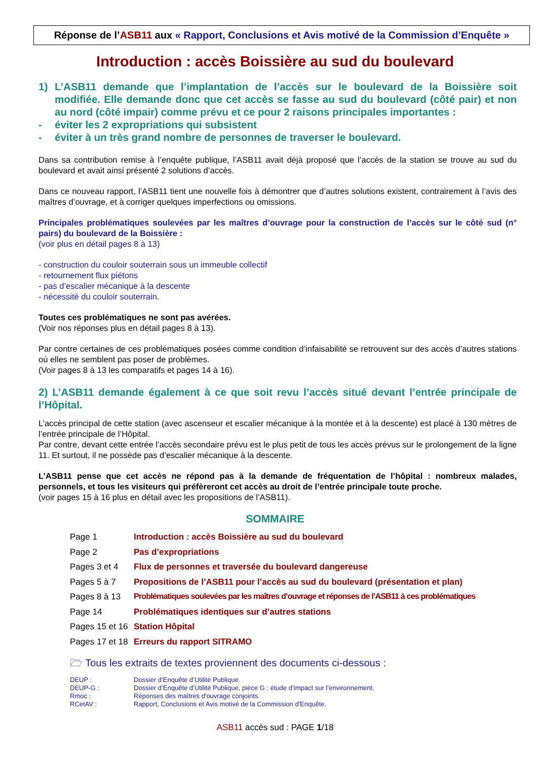Réponse de l’ASB11 aux « Rapport, Conclusions et Avis motivé de la Commission d’Enquête »
Introduction : accès Boissière au sud du boulevard
1) L’ASB11 demande que l’implantation de l’accès sur le boulevard de la Boissière soit modifiée. Elle demande donc que cet accès se fasse au sud du boulevard (côté pair) et non au nord (côté impair) comme prévu et ce pour 2 raisons principales importantes :
- éviter les 2 expropriations qui subsistent
- éviter à un très grand nombre de personnes de traverser le boulevard.
Dans sa contribution remise à l’enquête publique, l’ASB11 avait déjà proposé que l’accès de la station se trouve au sud du boulevard et avait ainsi présenté 2 solutions d’accès.
Dans ce nouveau rapport, l’ASB11 tient une nouvelle fois à démontrer que d’autres solutions existent, contrairement à l’avis des maîtres d’ouvrage, et à corriger quelques imperfections ou omissions.
Principales problématiques soulevées par les maîtres d’ouvrage pour la construction de l’accès sur le côté sud (n° pairs) du boulevard de la Boissière :
(voir plus en détail pages 8 à 13)
- construction du couloir souterrain sous un immeuble collectif
- retournement flux piétons
- pas d’escalier mécanique à la descente
- nécessité du couloir souterrain.
Toutes ces problématiques ne sont pas avérées.
(Voir nos réponses plus en détail pages 8 à 13).
Par contre certaines de ces problématiques posées comme condition d’infaisabilité se retrouvent sur des accès d’autres stations où elles ne semblent pas poser de problèmes.
(Voir pages 8 à 13 les comparatifs et pages 14 à 16).
2) L’ASB11 demande également à ce que soit revu l’accès situé devant l’entrée principale de l’Hôpital.
L’accès principal de cette station (avec ascenseur et escalier mécanique à la montée et à la descente) est placé à 130 mètres de l’entrée principale de l’Hôpital.
Par contre, devant cette entrée l’accès secondaire prévu est le plus petit de tous les accès prévus sur le prolongement de la ligne 11. Et surtout, il ne possède pas d’escalier mécanique à la descente.
L’ASB11 pense que cet accès ne répond pas à la demande de fréquentation de l’hôpital : nombreux malades, personnels, et tous les visiteurs qui préfèreront cet accès au droit de l’entrée principale toute proche.
(voir pages 15 à 16 plus en détail avec les propositions de l’ASB11).
SOMMAIRE
Page 1 Introduction : accès Boissière au sud du boulevard
Page 2 Pas d’expropriations
Pages 3 et 4 Flux de personnes et traversée du boulevard dangereuse
Pages 5 à 7 Propositions de l’ASB11 pour l’accès au sud du boulevard (présentation et plan)
Pages 8 à 13 Problématiques soulevées par les maîtres d’ouvrage et réponses de l’ASB11 à ces problématiques
Page 14 Problématiques identiques sur d’autres stations
Pages 15 et 16 Station Hôpital
Pages 17 et 18 Erreurs du rapport SITRAMO
🗁 Tous les extraits de textes proviennent des documents ci-dessous :
DEUP : Dossier d’Enquête d’Utilité Publique.
DEUP-G : Dossier d’Enquête d’Utilité Publique, pièce G : étude d’impact sur l’environnement.
Rmoc : Réponses des maîtres d'ouvrage conjoints.
RCetAV : Rapport, Conclusions et Avis motivé de la Commission d'Enquête.
ASB11 accès sud : PAGE 1/18